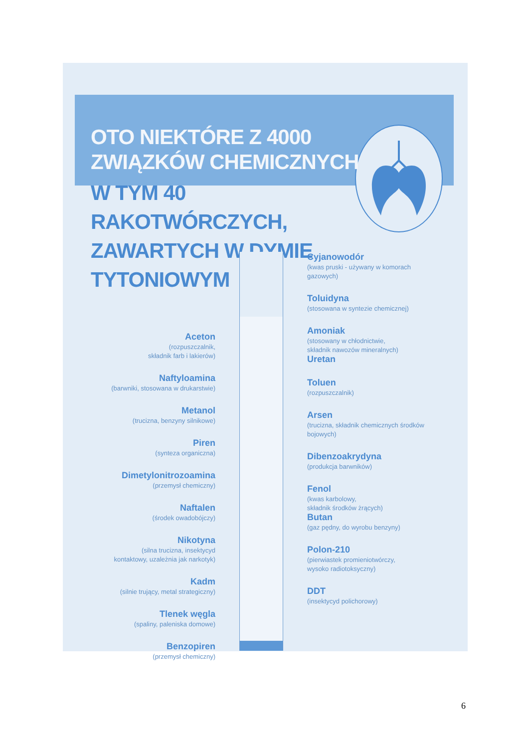OTO NIEKTÓRE Z 4000
ZWIĄZKÓW CHEMICZNYCH
W TYM 40 RAKOTWÓRCZYCH,
ZAWARTYCH W DYMIE
TYTONIOWYM
Aceton
(rozpuszczalnik,
składnik farb i lakierów)
Naftyloamina
(barwniki, stosowana w drukarstwie)
Metanol
(trucizna, benzyny silnikowe)
Piren
(synteza organiczna)
Dimetylonitrozoamina
(przemysł chemiczny)
Naftalen
(środek owadobójczy)
Nikotyna
(silna trucizna, insektycyd
kontaktowy, uzależnia jak narkotyk)
Kadm
(silnie trujący, metal strategiczny)
Tlenek węgla
(spaliny, paleniska domowe)
Benzopiren
(przemysł chemiczny)
Cyjanowodór
(kwas pruski - używany w komorach gazowych)
Toluidyna
(stosowana w syntezie chemicznej)
Amoniak
(stosowany w chłodnictwie,
składnik nawozów mineralnych)
Uretan
Toluen
(rozpuszczalnik)
Arsen
(trucizna, składnik chemicznych środków bojowych)
Dibenzoakrydyna
(produkcja barwników)
Fenol
(kwas karbolowy,
składnik środków żrących)
Butan
(gaz pędny, do wyrobu benzyny)
Polon-210
(pierwiastek promieniotwórczy,
wysoko radiotoksyczny)
DDT
(insektycyd polichorowy)
6